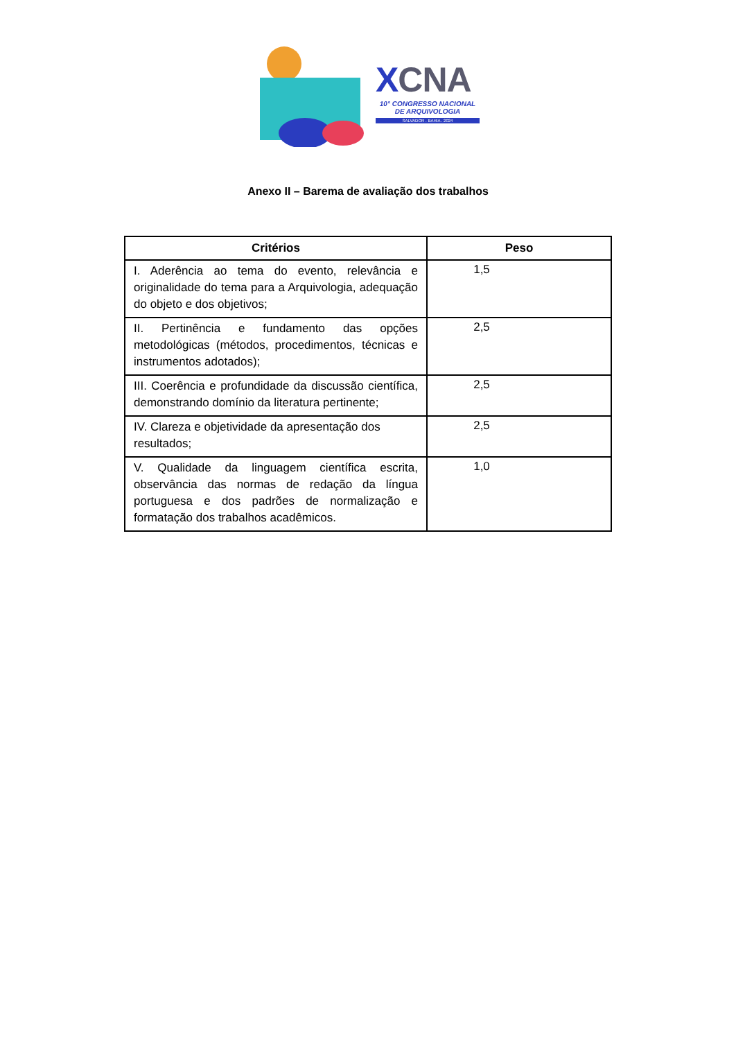XCNA
10° CONGRESSO NACIONAL DE ARQUIVOLOGIA
SALVADOR . BAHIA . 2024
Anexo II – Barema de avaliação dos trabalhos
| Critérios | Peso |
| --- | --- |
| I. Aderência ao tema do evento, relevância e originalidade do tema para a Arquivologia, adequação do objeto e dos objetivos; | 1,5 |
| II. Pertinência e fundamento das opções metodológicas (métodos, procedimentos, técnicas e instrumentos adotados); | 2,5 |
| III. Coerência e profundidade da discussão científica, demonstrando domínio da literatura pertinente; | 2,5 |
| IV. Clareza e objetividade da apresentação dos resultados; | 2,5 |
| V. Qualidade da linguagem científica escrita, observância das normas de redação da língua portuguesa e dos padrões de normalização e formatação dos trabalhos acadêmicos. | 1,0 |